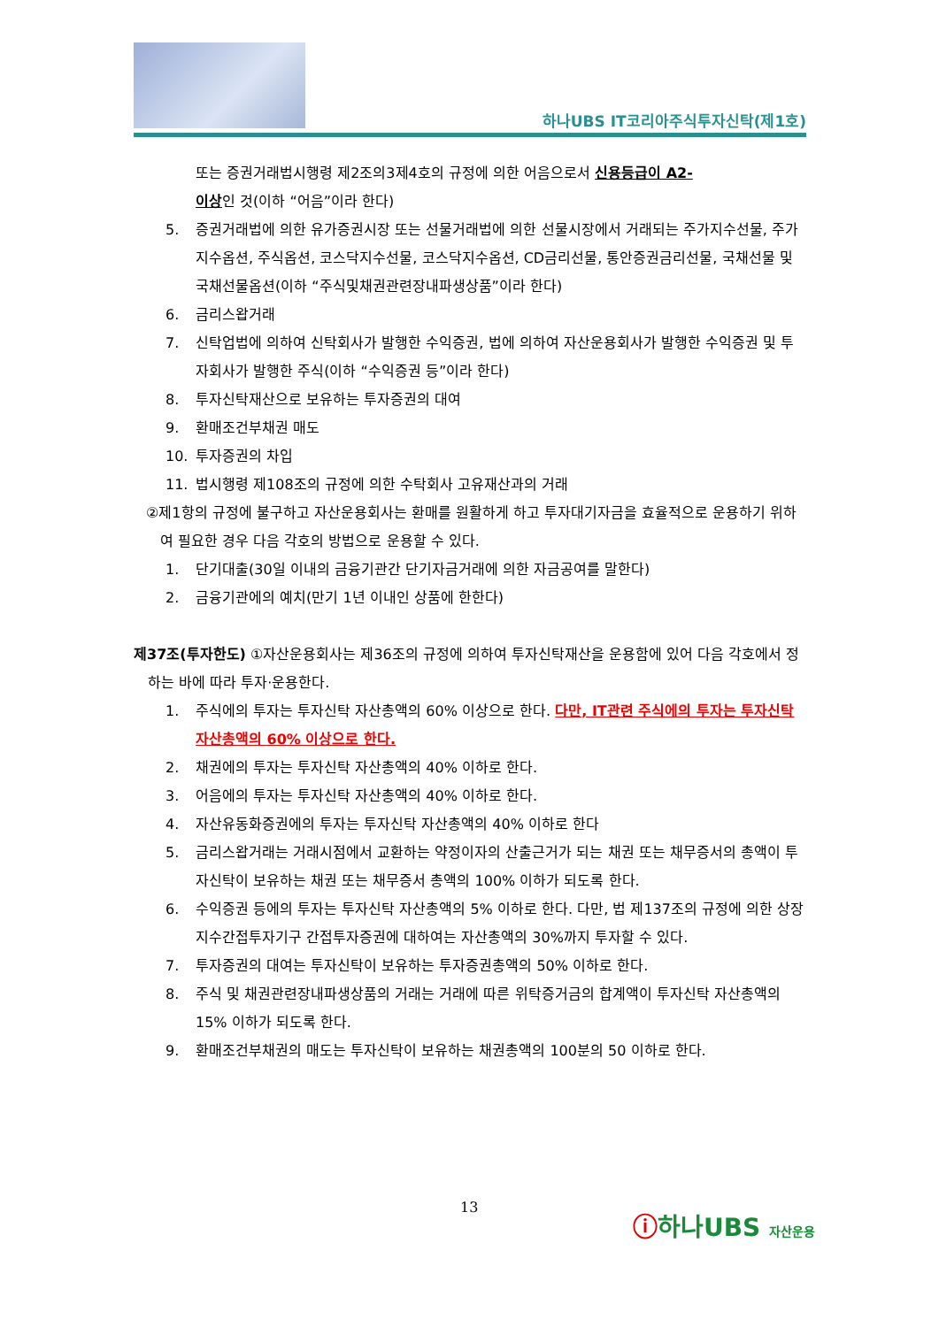하나UBS IT코리아주식투자신탁(제1호)
또는 증권거래법시행령 제2조의3제4호의 규정에 의한 어음으로서 신용등급이 A2-
이상인 것(이하 “어음”이라 한다)
5. 증권거래법에 의한 유가증권시장 또는 선물거래법에 의한 선물시장에서 거래되는 주가지수선물, 주가지수옵션, 주식옵션, 코스닥지수선물, 코스닥지수옵션, CD금리선물, 통안증권금리선물, 국채선물 및 국채선물옵션(이하 “주식및채권관련장내파생상품”이라 한다)
6. 금리스왑거래
7. 신탁업법에 의하여 신탁회사가 발행한 수익증권, 법에 의하여 자산운용회사가 발행한 수익증권 및 투자회사가 발행한 주식(이하 “수익증권 등”이라 한다)
8. 투자신탁재산으로 보유하는 투자증권의 대여
9. 환매조건부채권 매도
10. 투자증권의 차입
11. 법시행령 제108조의 규정에 의한 수탁회사 고유재산과의 거래
②제1항의 규정에 불구하고 자산운용회사는 환매를 원활하게 하고 투자대기자금을 효율적으로 운용하기 위하여 필요한 경우 다음 각호의 방법으로 운용할 수 있다.
1. 단기대출(30일 이내의 금융기관간 단기자금거래에 의한 자금공여를 말한다)
2. 금융기관에의 예치(만기 1년 이내인 상품에 한한다)
제37조(투자한도) ①자산운용회사는 제36조의 규정에 의하여 투자신탁재산을 운용함에 있어 다음 각호에서 정하는 바에 따라 투자·운용한다.
1. 주식에의 투자는 투자신탁 자산총액의 60% 이상으로 한다. 다만, IT관련 주식에의 투자는 투자신탁 자산총액의 60% 이상으로 한다.
2. 채권에의 투자는 투자신탁 자산총액의 40% 이하로 한다.
3. 어음에의 투자는 투자신탁 자산총액의 40% 이하로 한다.
4. 자산유동화증권에의 투자는 투자신탁 자산총액의 40% 이하로 한다
5. 금리스왑거래는 거래시점에서 교환하는 약정이자의 산출근거가 되는 채권 또는 채무증서의 총액이 투자신탁이 보유하는 채권 또는 채무증서 총액의 100% 이하가 되도록 한다.
6. 수익증권 등에의 투자는 투자신탁 자산총액의 5% 이하로 한다. 다만, 법 제137조의 규정에 의한 상장지수간접투자기구 간접투자증권에 대하여는 자산총액의 30%까지 투자할 수 있다.
7. 투자증권의 대여는 투자신탁이 보유하는 투자증권총액의 50% 이하로 한다.
8. 주식 및 채권관련장내파생상품의 거래는 거래에 따른 위탁증거금의 합계액이 투자신탁 자산총액의 15% 이하가 되도록 한다.
9. 환매조건부채권의 매도는 투자신탁이 보유하는 채권총액의 100분의 50 이하로 한다.
13
ⓘ하나UBS 자산운용